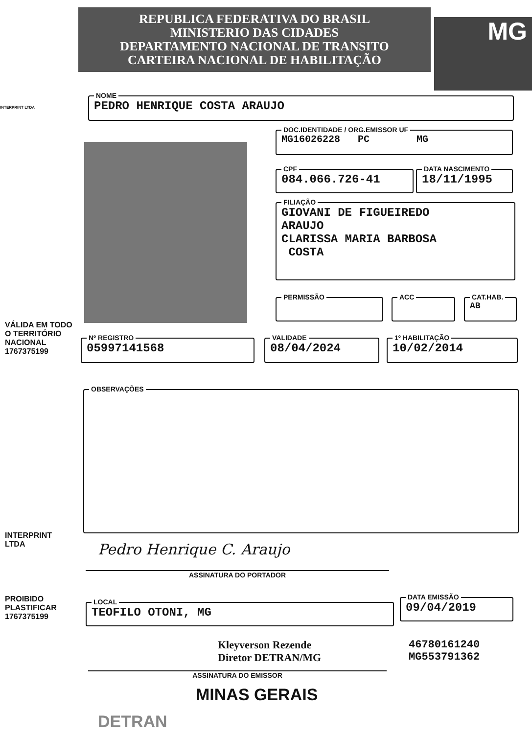REPUBLICA FEDERATIVA DO BRASIL
MINISTERIO DAS CIDADES
DEPARTAMENTO NACIONAL DE TRANSITO
CARTEIRA NACIONAL DE HABILITAÇÃO
MG
INTERPRINT LTDA
VÁLIDA EM TODO O TERRITÓRIO NACIONAL 1767375199
INTERPRINT LTDA
PROIBIDO PLASTIFICAR 1767375199
NOME
PEDRO HENRIQUE COSTA ARAUJO
DOC.IDENTIDADE / ORG.EMISSOR UF
MG16026228 PC MG
CPF
084.066.726-41
DATA NASCIMENTO
18/11/1995
FILIAÇÃO
GIOVANI DE FIGUEIREDO
ARAUJO
CLARISSA MARIA BARBOSA
COSTA
PERMISSÃO ACC CAT.HAB.
AB
Nº REGISTRO
05997141568
VALIDADE
08/04/2024
1º HABILITAÇÃO
10/02/2014
OBSERVAÇÕES
Pedro Henrique C. Araujo
ASSINATURA DO PORTADOR
LOCAL
TEOFILO OTONI, MG
DATA EMISSÃO
09/04/2019
Kleyverson Rezende
Diretor DETRAN/MG
46780161240
MG553791362
ASSINATURA DO EMISSOR
MINAS GERAIS
DETRAN